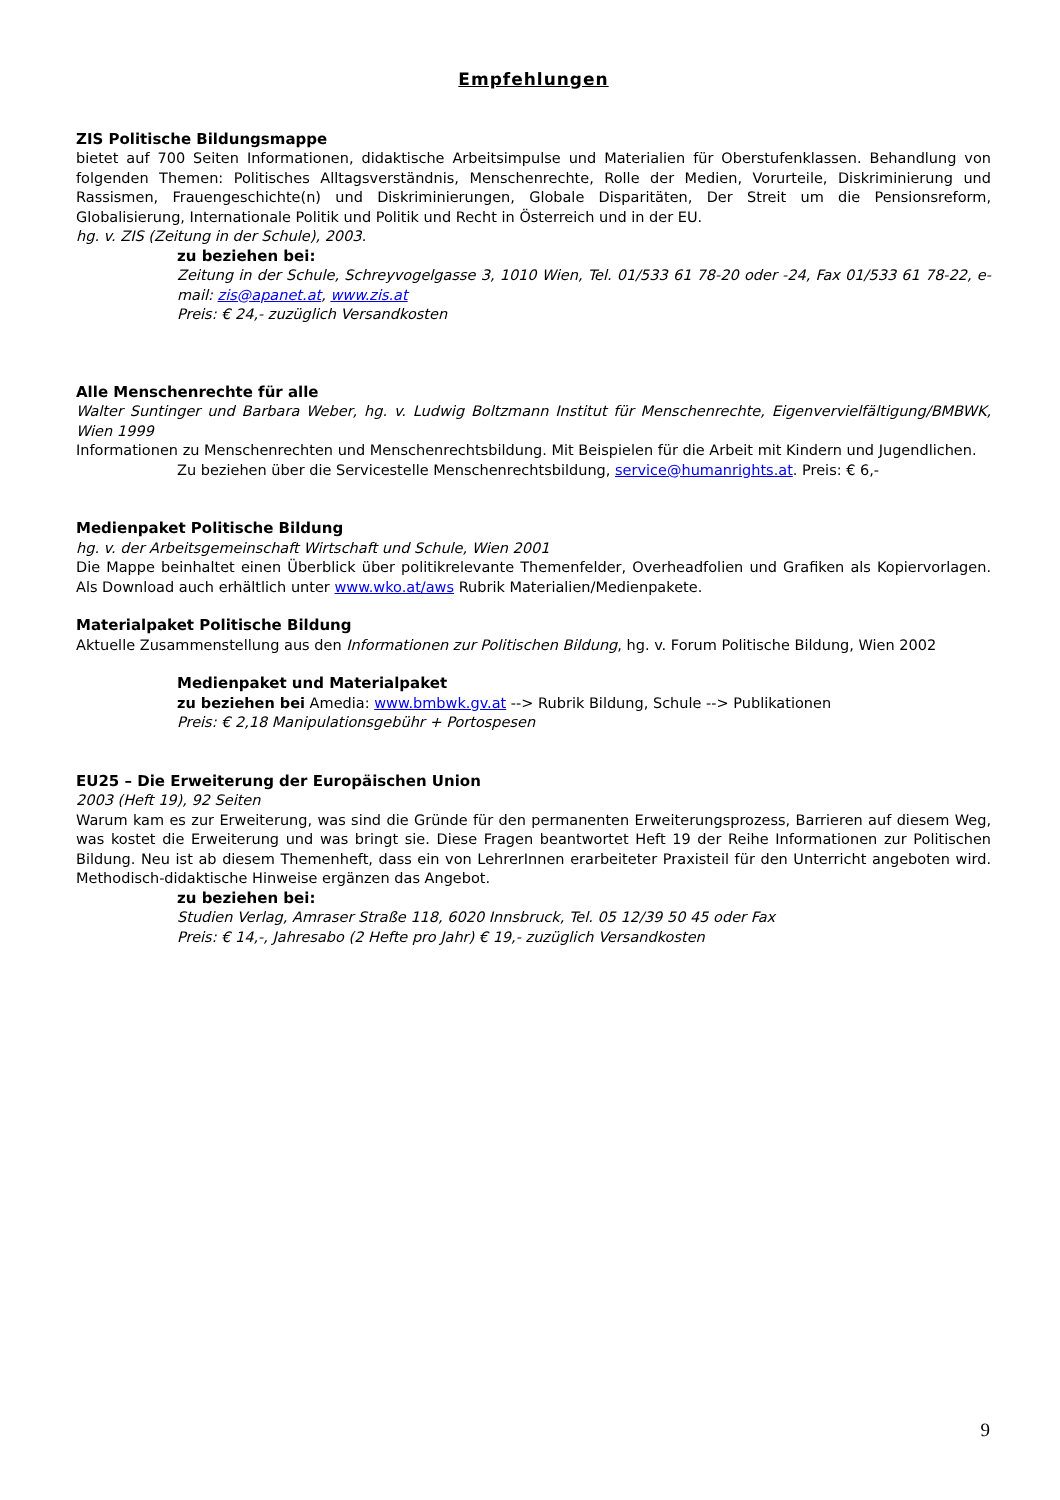Empfehlungen
ZIS Politische Bildungsmappe
bietet auf 700 Seiten Informationen, didaktische Arbeitsimpulse und Materialien für Oberstufenklassen. Behandlung von folgenden Themen: Politisches Alltagsverständnis, Menschenrechte, Rolle der Medien, Vorurteile, Diskriminierung und Rassismen, Frauengeschichte(n) und Diskriminierungen, Globale Disparitäten, Der Streit um die Pensionsreform, Globalisierung, Internationale Politik und Politik und Recht in Österreich und in der EU.
hg. v. ZIS (Zeitung in der Schule), 2003.
zu beziehen bei:
Zeitung in der Schule, Schreyvogelgasse 3, 1010 Wien, Tel. 01/533 61 78-20 oder -24, Fax 01/533 61 78-22, e-mail: zis@apanet.at, www.zis.at
Preis: € 24,- zuzüglich Versandkosten
Alle Menschenrechte für alle
Walter Suntinger und Barbara Weber, hg. v. Ludwig Boltzmann Institut für Menschenrechte, Eigenvervielfältigung/BMBWK, Wien 1999
Informationen zu Menschenrechten und Menschenrechtsbildung. Mit Beispielen für die Arbeit mit Kindern und Jugendlichen.
Zu beziehen über die Servicestelle Menschenrechtsbildung, service@humanrights.at. Preis: € 6,-
Medienpaket Politische Bildung
hg. v. der Arbeitsgemeinschaft Wirtschaft und Schule, Wien 2001
Die Mappe beinhaltet einen Überblick über politikrelevante Themenfelder, Overheadfolien und Grafiken als Kopiervorlagen. Als Download auch erhältlich unter www.wko.at/aws Rubrik Materialien/Medienpakete.
Materialpaket Politische Bildung
Aktuelle Zusammenstellung aus den Informationen zur Politischen Bildung, hg. v. Forum Politische Bildung, Wien 2002
Medienpaket und Materialpaket
zu beziehen bei Amedia: www.bmbwk.gv.at --> Rubrik Bildung, Schule --> Publikationen
Preis: € 2,18 Manipulationsgebühr + Portospesen
EU25 – Die Erweiterung der Europäischen Union
2003 (Heft 19), 92 Seiten
Warum kam es zur Erweiterung, was sind die Gründe für den permanenten Erweiterungsprozess, Barrieren auf diesem Weg, was kostet die Erweiterung und was bringt sie. Diese Fragen beantwortet Heft 19 der Reihe Informationen zur Politischen Bildung. Neu ist ab diesem Themenheft, dass ein von LehrerInnen erarbeiteter Praxisteil für den Unterricht angeboten wird. Methodisch-didaktische Hinweise ergänzen das Angebot.
zu beziehen bei:
Studien Verlag, Amraser Straße 118, 6020 Innsbruck, Tel. 05 12/39 50 45 oder Fax
Preis: € 14,-, Jahresabo (2 Hefte pro Jahr) € 19,- zuzüglich Versandkosten
9